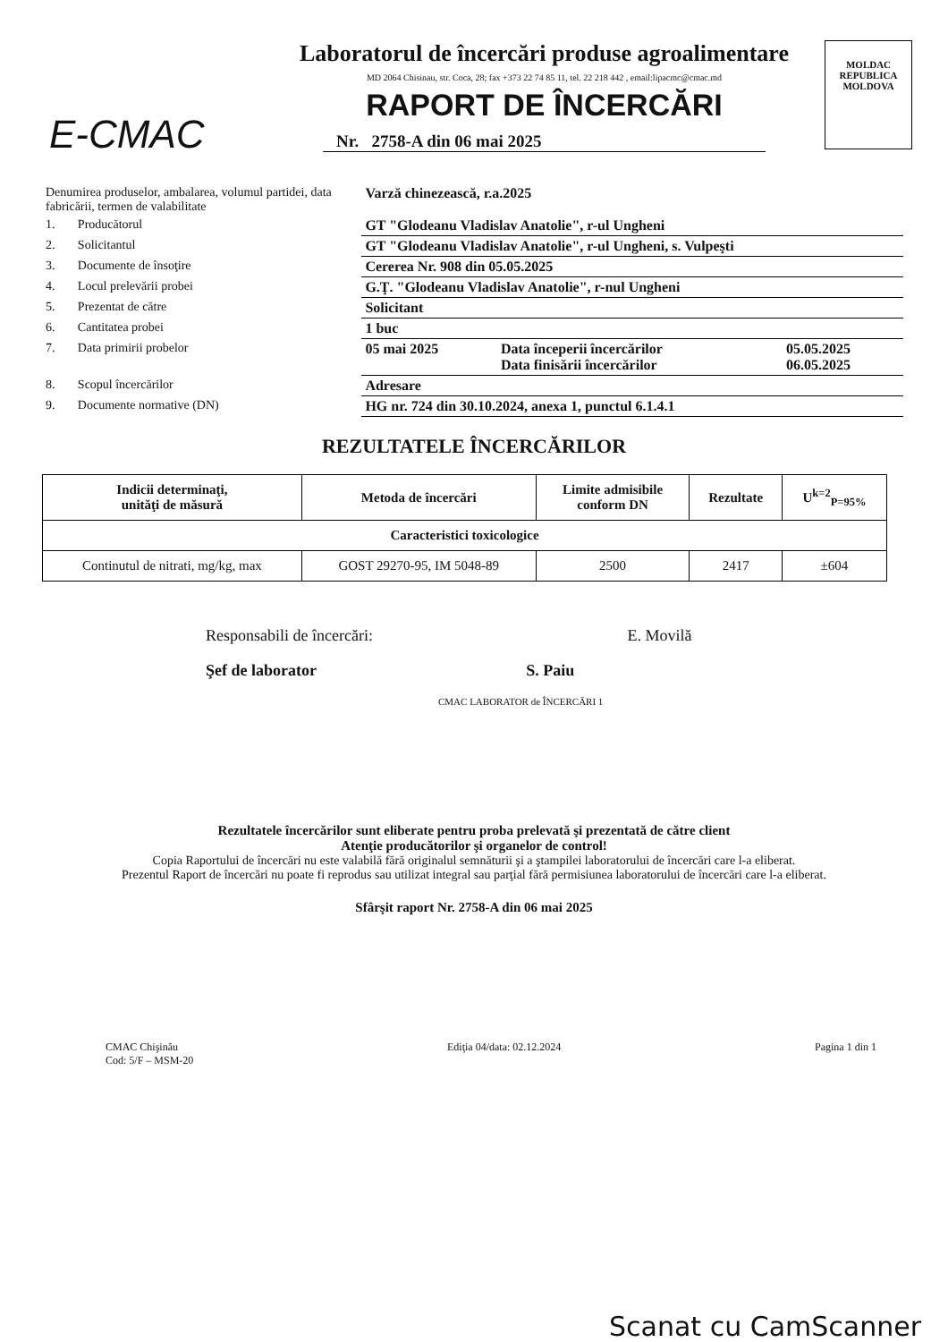E-CMAC
Laboratorul de încercări produse agroalimentare
MD 2064 Chisinau, str. Coca, 28; fax +373 22 74 85 11, tel. 22 218 442 , email:lipacmc@cmac.md
RAPORT DE ÎNCERCĂRI
Nr. 2758-A din 06 mai 2025
MOLDAC
REPUBLICA MOLDOVA
| Denumirea produselor, ambalarea, volumul partidei, data fabricării, termen de valabilitate | | Varză chinezească, r.a.2025 | | |
| 1. | Producătorul | GT "Glodeanu Vladislav Anatolie", r-ul Ungheni | | |
| 2. | Solicitantul | GT "Glodeanu Vladislav Anatolie", r-ul Ungheni, s. Vulpeşti | | |
| 3. | Documente de însoţire | Cererea Nr. 908 din 05.05.2025 | | |
| 4. | Locul prelevării probei | G.Ţ. "Glodeanu Vladislav Anatolie", r-nul Ungheni | | |
| 5. | Prezentat de către | Solicitant | | |
| 6. | Cantitatea probei | 1 buc | | |
| 7. | Data primirii probelor | 05 mai 2025 | Data începerii încercărilor Data finisării încercărilor | 05.05.2025 06.05.2025 |
| 8. | Scopul încercărilor | Adresare | | |
| 9. | Documente normative (DN) | HG nr. 724 din 30.10.2024, anexa 1, punctul 6.1.4.1 | | |
REZULTATELE ÎNCERCĂRILOR
| Indicii determinaţi, unităţi de măsură | Metoda de încercări | Limite admisibile conform DN | Rezultate | U<sup>k=2</sup><sub>P=95%</sub> |
| --- | --- | --- | --- | --- |
| Caracteristici toxicologice | | | | |
| Continutul de nitrati, mg/kg, max | GOST 29270-95, IM 5048-89 | 2500 | 2417 | ±604 |
Responsabili de încercări: E. Movilă
Şef de laborator S. Paiu
CMAC LABORATOR de ÎNCERCĂRI 1
Rezultatele încercărilor sunt eliberate pentru proba prelevată şi prezentată de către client
Atenţie producătorilor şi organelor de control!
Copia Raportului de încercări nu este valabilă fără originalul semnăturii şi a ştampilei laboratorului de încercări care l-a eliberat.
Prezentul Raport de încercări nu poate fi reprodus sau utilizat integral sau parţial fără permisiunea laboratorului de încercări care l-a eliberat.
Sfârşit raport Nr. 2758-A din 06 mai 2025
CMAC Chişinău
Cod: 5/F – MSM-20
Ediţia 04/data: 02.12.2024 Pagina 1 din 1
Scanat cu CamScanner